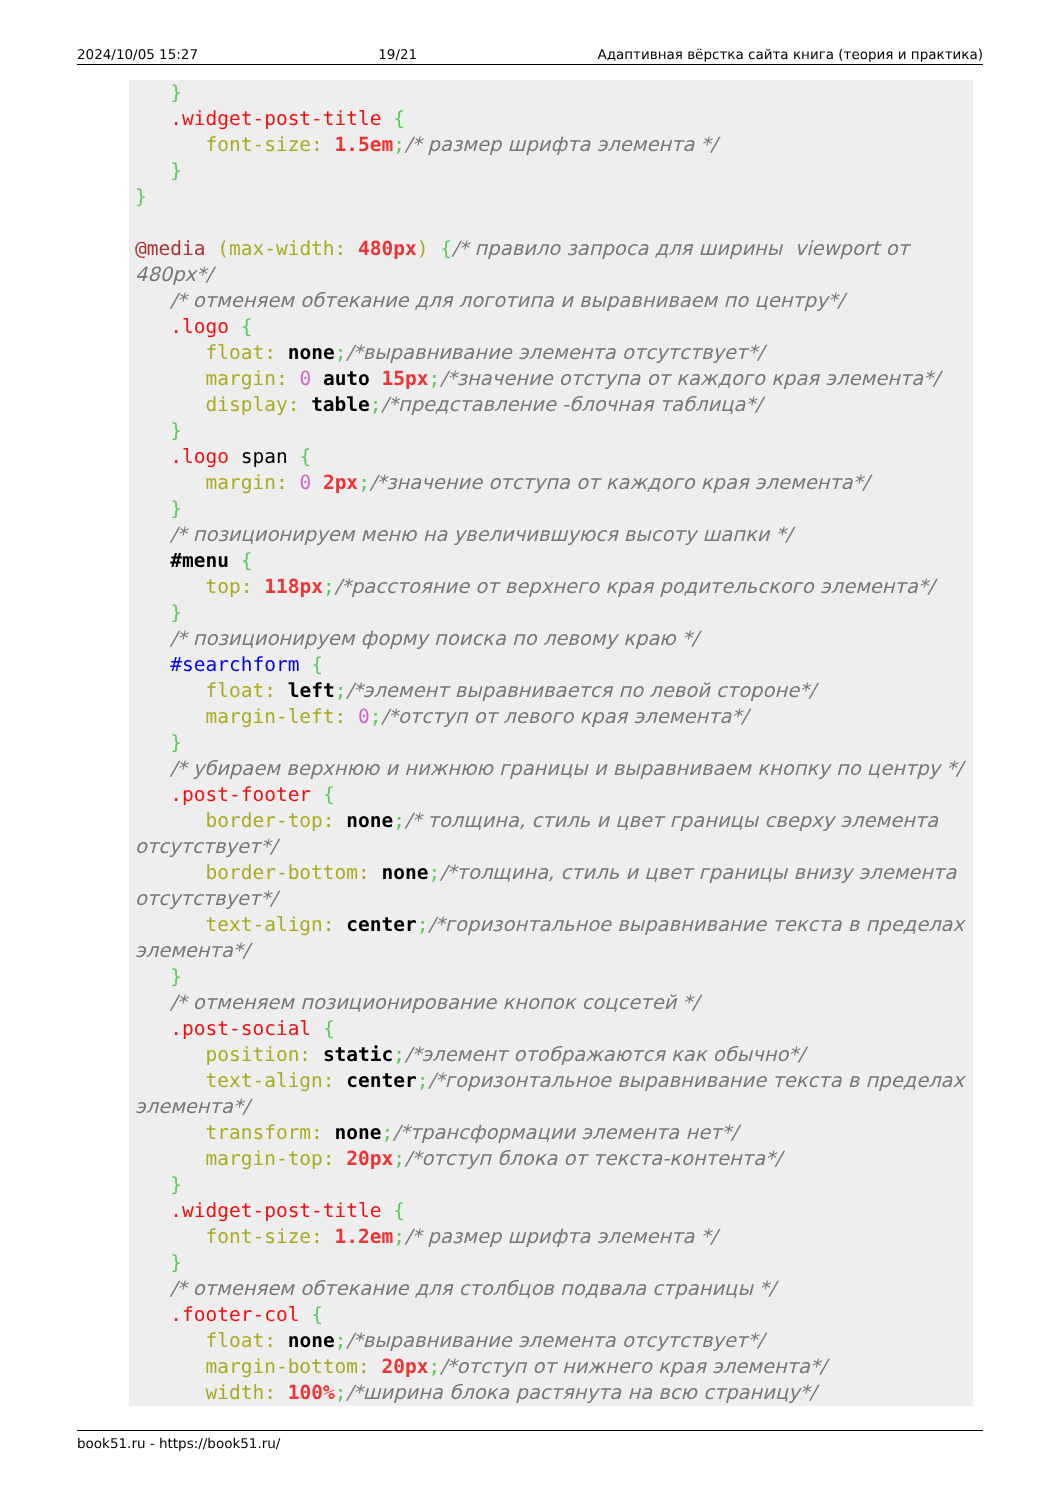2024/10/05 15:27 19/21 Адаптивная вёрстка сайта книга (теория и практика)
} .widget-post-title { font-size: 1.5em;/* размер шрифта элемента */ } } @media (max-width: 480px) {/* правило запроса для ширины viewport от 480px*/ /* отменяем обтекание для логотипа и выравниваем по центру*/ .logo { float: none;/*выравнивание элемента отсутствует*/ margin: 0 auto 15px;/*значение отступа от каждого края элемента*/ display: table;/*представление -блочная таблица*/ } .logo span { margin: 0 2px;/*значение отступа от каждого края элемента*/ } /* позиционируем меню на увеличившуюся высоту шапки */ #menu { top: 118px;/*расстояние от верхнего края родительского элемента*/ } /* позиционируем форму поиска по левому краю */ #searchform { float: left;/*элемент выравнивается по левой стороне*/ margin-left: 0;/*отступ от левого края элемента*/ } /* убираем верхнюю и нижнюю границы и выравниваем кнопку по центру */ .post-footer { border-top: none;/* толщина, стиль и цвет границы сверху элемента отсутствует*/ border-bottom: none;/*толщина, стиль и цвет границы внизу элемента отсутствует*/ text-align: center;/*горизонтальное выравнивание текста в пределах элемента*/ } /* отменяем позиционирование кнопок соцсетей */ .post-social { position: static;/*элемент отображаются как обычно*/ text-align: center;/*горизонтальное выравнивание текста в пределах элемента*/ transform: none;/*трансформации элемента нет*/ margin-top: 20px;/*отступ блока от текста-контента*/ } .widget-post-title { font-size: 1.2em;/* размер шрифта элемента */ } /* отменяем обтекание для столбцов подвала страницы */ .footer-col { float: none;/*выравнивание элемента отсутствует*/ margin-bottom: 20px;/*отступ от нижнего края элемента*/ width: 100%;/*ширина блока растянута на всю страницу*/
book51.ru - https://book51.ru/